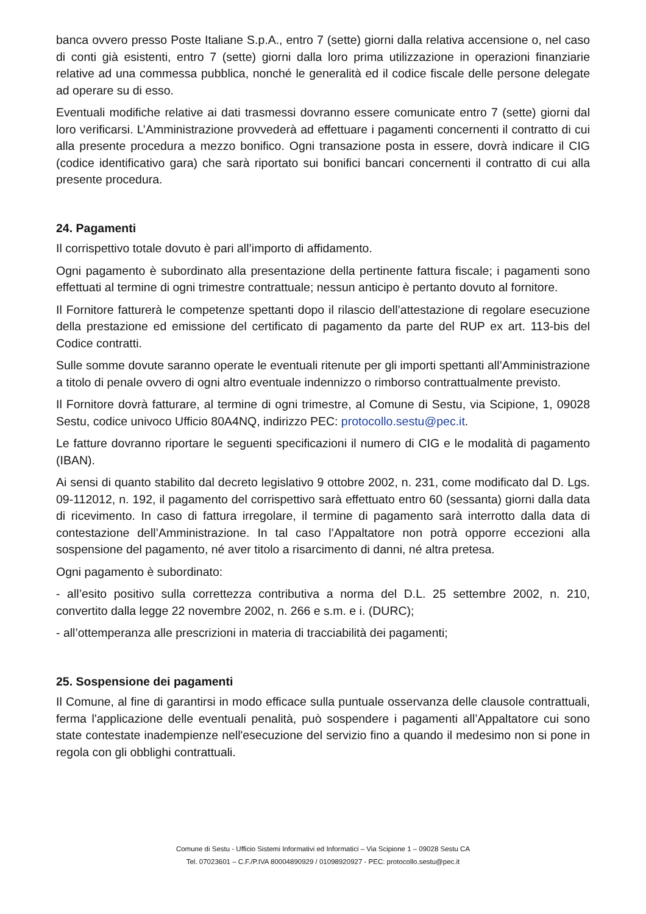banca ovvero presso Poste Italiane S.p.A., entro 7 (sette) giorni dalla relativa accensione o, nel caso di conti già esistenti, entro 7 (sette) giorni dalla loro prima utilizzazione in operazioni finanziarie relative ad una commessa pubblica, nonché le generalità ed il codice fiscale delle persone delegate ad operare su di esso.
Eventuali modifiche relative ai dati trasmessi dovranno essere comunicate entro 7 (sette) giorni dal loro verificarsi. L’Amministrazione provvederà ad effettuare i pagamenti concernenti il contratto di cui alla presente procedura a mezzo bonifico. Ogni transazione posta in essere, dovrà indicare il CIG (codice identificativo gara) che sarà riportato sui bonifici bancari concernenti il contratto di cui alla presente procedura.
24. Pagamenti
Il corrispettivo totale dovuto è pari all’importo di affidamento.
Ogni pagamento è subordinato alla presentazione della pertinente fattura fiscale; i pagamenti sono effettuati al termine di ogni trimestre contrattuale; nessun anticipo è pertanto dovuto al fornitore.
Il Fornitore fatturerà le competenze spettanti dopo il rilascio dell’attestazione di regolare esecuzione della prestazione ed emissione del certificato di pagamento da parte del RUP ex art. 113-bis del Codice contratti.
Sulle somme dovute saranno operate le eventuali ritenute per gli importi spettanti all’Amministrazione a titolo di penale ovvero di ogni altro eventuale indennizzo o rimborso contrattualmente previsto.
Il Fornitore dovrà fatturare, al termine di ogni trimestre, al Comune di Sestu, via Scipione, 1, 09028 Sestu, codice univoco Ufficio 80A4NQ, indirizzo PEC: protocollo.sestu@pec.it.
Le fatture dovranno riportare le seguenti specificazioni il numero di CIG e le modalità di pagamento (IBAN).
Ai sensi di quanto stabilito dal decreto legislativo 9 ottobre 2002, n. 231, come modificato dal D. Lgs. 09-112012, n. 192, il pagamento del corrispettivo sarà effettuato entro 60 (sessanta) giorni dalla data di ricevimento. In caso di fattura irregolare, il termine di pagamento sarà interrotto dalla data di contestazione dell’Amministrazione. In tal caso l’Appaltatore non potrà opporre eccezioni alla sospensione del pagamento, né aver titolo a risarcimento di danni, né altra pretesa.
Ogni pagamento è subordinato:
- all’esito positivo sulla correttezza contributiva a norma del D.L. 25 settembre 2002, n. 210, convertito dalla legge 22 novembre 2002, n. 266 e s.m. e i. (DURC);
- all’ottemperanza alle prescrizioni in materia di tracciabilità dei pagamenti;
25. Sospensione dei pagamenti
Il Comune, al fine di garantirsi in modo efficace sulla puntuale osservanza delle clausole contrattuali, ferma l'applicazione delle eventuali penalità, può sospendere i pagamenti all’Appaltatore cui sono state contestate inadempienze nell'esecuzione del servizio fino a quando il medesimo non si pone in regola con gli obblighi contrattuali.
Comune di Sestu - Ufficio Sistemi Informativi ed Informatici – Via Scipione 1 – 09028 Sestu CA
Tel. 07023601 – C.F./P.IVA 80004890929 / 01098920927 - PEC: protocollo.sestu@pec.it